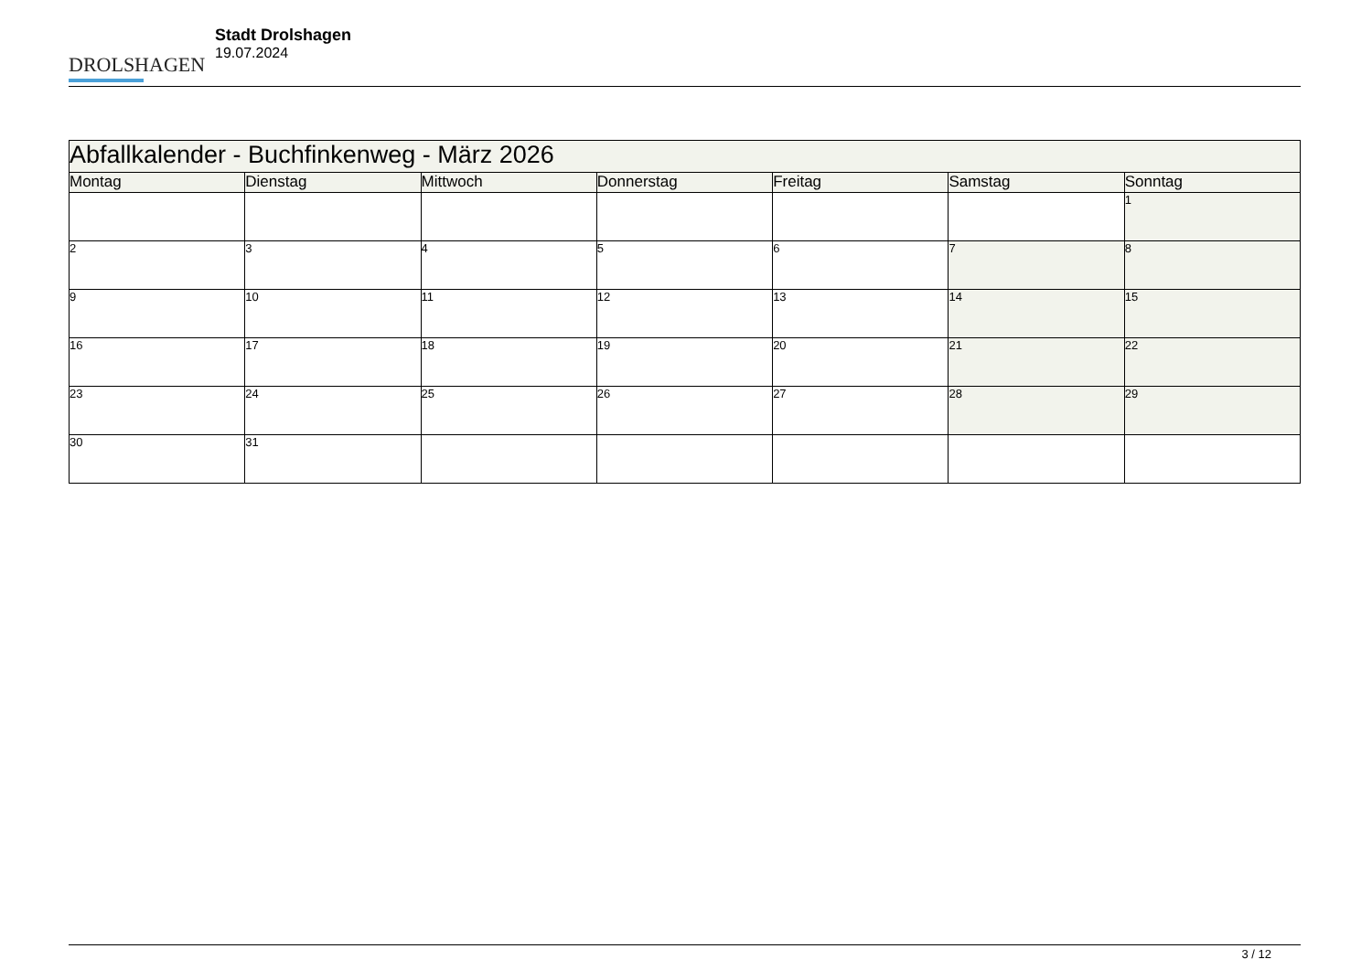DROLSHAGEN
Stadt Drolshagen
19.07.2024
| Abfallkalender - Buchfinkenweg - März 2026 | | | | | | |
| Montag | Dienstag | Mittwoch | Donnerstag | Freitag | Samstag | Sonntag |
| | | | | | | 1 |
| 2 | 3 | 4 | 5 | 6 | 7 | 8 |
| 9 | 10 | 11 | 12 | 13 | 14 | 15 |
| 16 | 17 | 18 | 19 | 20 | 21 | 22 |
| 23 | 24 | 25 | 26 | 27 | 28 | 29 |
| 30 | 31 | | | | | |
3 / 12